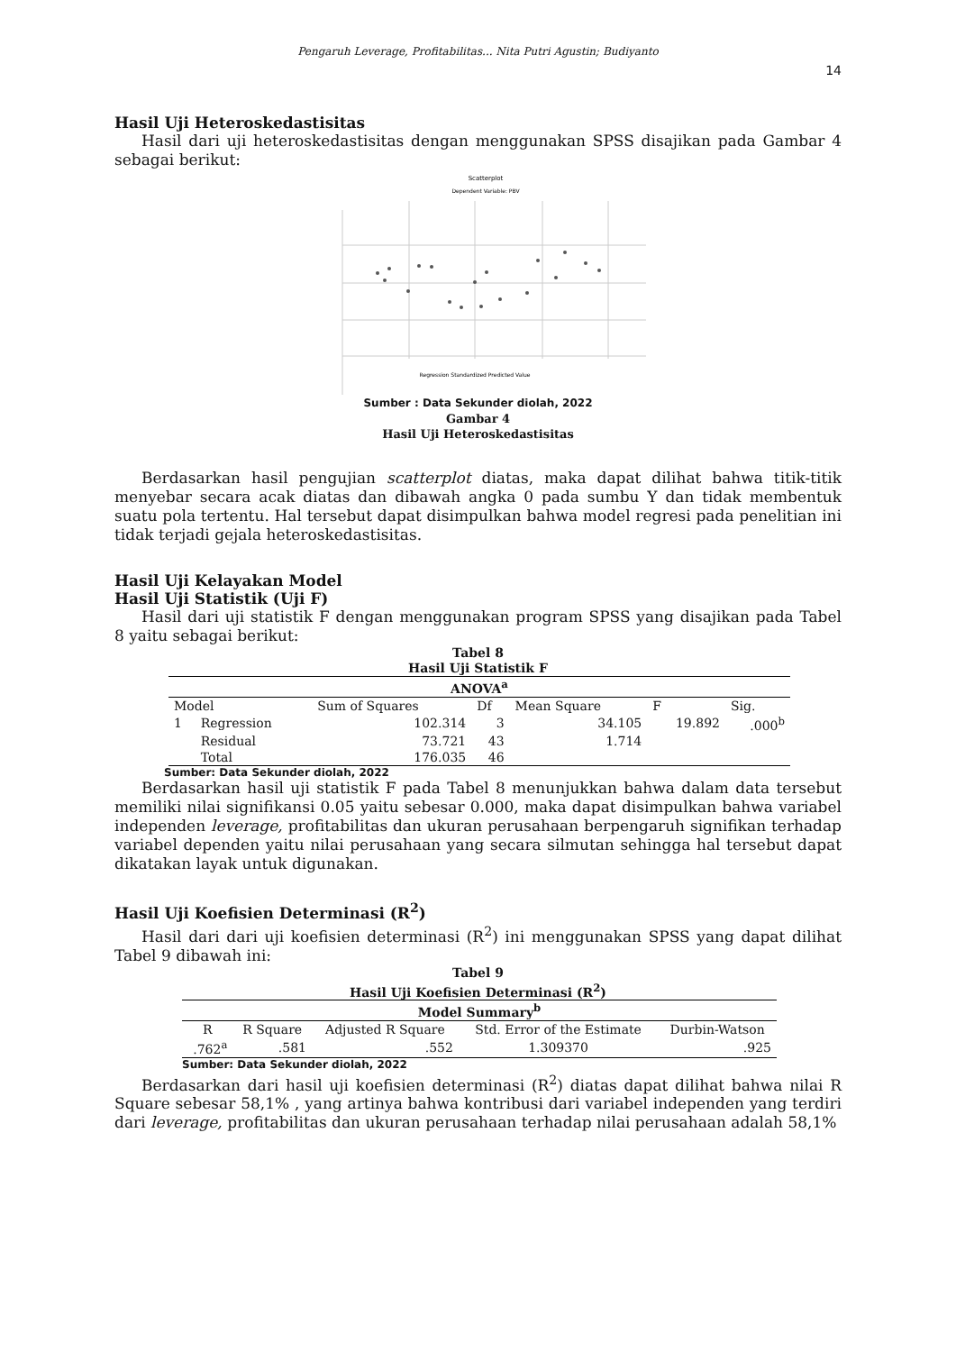Pengaruh Leverage, Profitabilitas... Nita Putri Agustin; Budiyanto
14
Hasil Uji Heteroskedastisitas
Hasil dari uji heteroskedastisitas dengan menggunakan SPSS disajikan pada Gambar 4 sebagai berikut:
Scatterplot
Dependent Variable: PBV
Regression Standardized Predicted Value
Sumber : Data Sekunder diolah, 2022
Gambar 4
Hasil Uji Heteroskedastisitas
Berdasarkan hasil pengujian scatterplot diatas, maka dapat dilihat bahwa titik-titik menyebar secara acak diatas dan dibawah angka 0 pada sumbu Y dan tidak membentuk suatu pola tertentu. Hal tersebut dapat disimpulkan bahwa model regresi pada penelitian ini tidak terjadi gejala heteroskedastisitas.
Hasil Uji Kelayakan Model
Hasil Uji Statistik (Uji F)
Hasil dari uji statistik F dengan menggunakan program SPSS yang disajikan pada Tabel 8 yaitu sebagai berikut:
Tabel 8
Hasil Uji Statistik F
| ANOVA<sup>a</sup> | | | | | | |
| --- | --- | --- | --- | --- | --- | --- |
| Model | | Sum of Squares | Df | Mean Square | F | Sig. |
| 1 | Regression | 102.314 | 3 | 34.105 | 19.892 | .000<sup>b</sup> |
| | Residual | 73.721 | 43 | 1.714 | | |
| | Total | 176.035 | 46 | | | |
Sumber: Data Sekunder diolah, 2022
Berdasarkan hasil uji statistik F pada Tabel 8 menunjukkan bahwa dalam data tersebut memiliki nilai signifikansi 0.05 yaitu sebesar 0.000, maka dapat disimpulkan bahwa variabel independen leverage, profitabilitas dan ukuran perusahaan berpengaruh signifikan terhadap variabel dependen yaitu nilai perusahaan yang secara silmutan sehingga hal tersebut dapat dikatakan layak untuk digunakan.
Hasil Uji Koefisien Determinasi (R<sup>2</sup>)
Hasil dari dari uji koefisien determinasi (R<sup>2</sup>) ini menggunakan SPSS yang dapat dilihat Tabel 9 dibawah ini:
Tabel 9
Hasil Uji Koefisien Determinasi (R<sup>2</sup>)
| Model Summary<sup>b</sup> | | | | |
| --- | --- | --- | --- | --- |
| R | R Square | Adjusted R Square | Std. Error of the Estimate | Durbin-Watson |
| .762<sup>a</sup> | .581 | .552 | 1.309370 | .925 |
Sumber: Data Sekunder diolah, 2022
Berdasarkan dari hasil uji koefisien determinasi (R<sup>2</sup>) diatas dapat dilihat bahwa nilai R Square sebesar 58,1% , yang artinya bahwa kontribusi dari variabel independen yang terdiri dari leverage, profitabilitas dan ukuran perusahaan terhadap nilai perusahaan adalah 58,1%